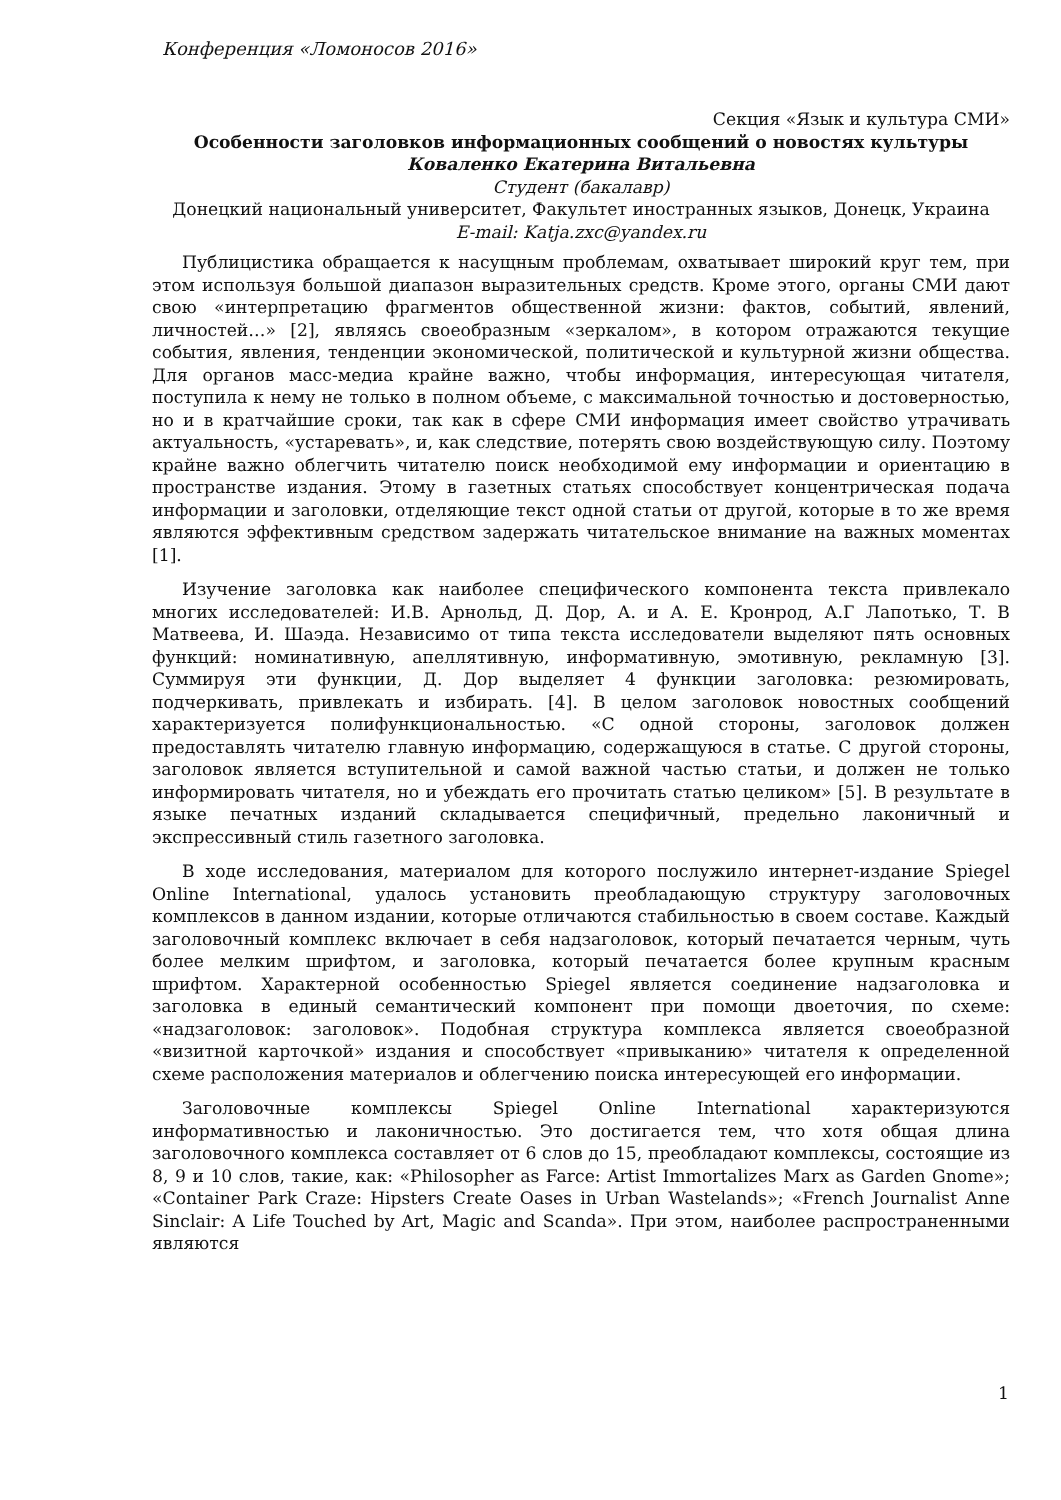Конференция «Ломоносов 2016»
Секция «Язык и культура СМИ»
Особенности заголовков информационных сообщений о новостях культуры
Коваленко Екатерина Витальевна
Студент (бакалавр)
Донецкий национальный университет, Факультет иностранных языков, Донецк, Украина
E-mail: Katja.zxc@yandex.ru
Публицистика обращается к насущным проблемам, охватывает широкий круг тем, при этом используя большой диапазон выразительных средств. Кроме этого, органы СМИ дают свою «интерпретацию фрагментов общественной жизни: фактов, событий, явлений, личностей…» [2], являясь своеобразным «зеркалом», в котором отражаются текущие события, явления, тенденции экономической, политической и культурной жизни общества. Для органов масс-медиа крайне важно, чтобы информация, интересующая читателя, поступила к нему не только в полном объеме, с максимальной точностью и достоверностью, но и в кратчайшие сроки, так как в сфере СМИ информация имеет свойство утрачивать актуальность, «устаревать», и, как следствие, потерять свою воздействующую силу. Поэтому крайне важно облегчить читателю поиск необходимой ему информации и ориентацию в пространстве издания. Этому в газетных статьях способствует концентрическая подача информации и заголовки, отделяющие текст одной статьи от другой, которые в то же время являются эффективным средством задержать читательское внимание на важных моментах [1].
Изучение заголовка как наиболее специфического компонента текста привлекало многих исследователей: И.В. Арнольд, Д. Дор, А. и А. Е. Кронрод, А.Г Лапотько, Т. В Матвеева, И. Шаэда. Независимо от типа текста исследователи выделяют пять основных функций: номинативную, апеллятивную, информативную, эмотивную, рекламную [3]. Суммируя эти функции, Д. Дор выделяет 4 функции заголовка: резюмировать, подчеркивать, привлекать и избирать. [4]. В целом заголовок новостных сообщений характеризуется полифункциональностью. «С одной стороны, заголовок должен предоставлять читателю главную информацию, содержащуюся в статье. С другой стороны, заголовок является вступительной и самой важной частью статьи, и должен не только информировать читателя, но и убеждать его прочитать статью целиком» [5]. В результате в языке печатных изданий складывается специфичный, предельно лаконичный и экспрессивный стиль газетного заголовка.
В ходе исследования, материалом для которого послужило интернет-издание Spiegel Online International, удалось установить преобладающую структуру заголовочных комплексов в данном издании, которые отличаются стабильностью в своем составе. Каждый заголовочный комплекс включает в себя надзаголовок, который печатается черным, чуть более мелким шрифтом, и заголовка, который печатается более крупным красным шрифтом. Характерной особенностью Spiegel является соединение надзаголовка и заголовка в единый семантический компонент при помощи двоеточия, по схеме: «надзаголовок: заголовок». Подобная структура комплекса является своеобразной «визитной карточкой» издания и способствует «привыканию» читателя к определенной схеме расположения материалов и облегчению поиска интересующей его информации.
Заголовочные комплексы Spiegel Online International характеризуются информативностью и лаконичностью. Это достигается тем, что хотя общая длина заголовочного комплекса составляет от 6 слов до 15, преобладают комплексы, состоящие из 8, 9 и 10 слов, такие, как: «Philosopher as Farce: Artist Immortalizes Marx as Garden Gnome»; «Container Park Craze: Hipsters Create Oases in Urban Wastelands»; «French Journalist Anne Sinclair: A Life Touched by Art, Magic and Scanda». При этом, наиболее распространенными являются
1